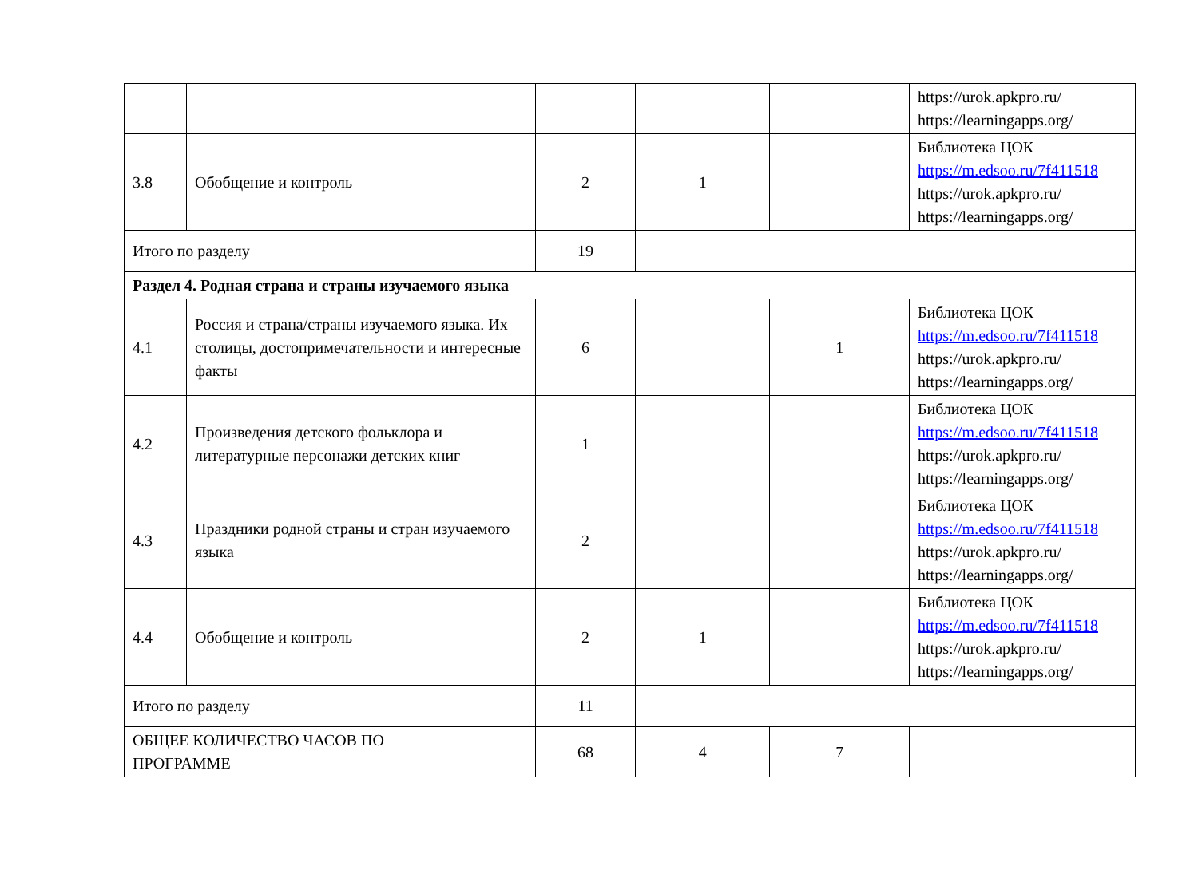| | | | | | https://urok.apkpro.ru/ https://learningapps.org/ |
| 3.8 | Обобщение и контроль | 2 | 1 | | Библиотека ЦОК https://m.edsoo.ru/7f411518 https://urok.apkpro.ru/ https://learningapps.org/ |
| Итого по разделу | | 19 | | | |
| Раздел 4. Родная страна и страны изучаемого языка | | | | | |
| 4.1 | Россия и страна/страны изучаемого языка. Их столицы, достопримечательности и интересные факты | 6 | | 1 | Библиотека ЦОК https://m.edsoo.ru/7f411518 https://urok.apkpro.ru/ https://learningapps.org/ |
| 4.2 | Произведения детского фольклора и литературные персонажи детских книг | 1 | | | Библиотека ЦОК https://m.edsoo.ru/7f411518 https://urok.apkpro.ru/ https://learningapps.org/ |
| 4.3 | Праздники родной страны и стран изучаемого языка | 2 | | | Библиотека ЦОК https://m.edsoo.ru/7f411518 https://urok.apkpro.ru/ https://learningapps.org/ |
| 4.4 | Обобщение и контроль | 2 | 1 | | Библиотека ЦОК https://m.edsoo.ru/7f411518 https://urok.apkpro.ru/ https://learningapps.org/ |
| Итого по разделу | | 11 | | | |
| ОБЩЕЕ КОЛИЧЕСТВО ЧАСОВ ПО ПРОГРАММЕ | | 68 | 4 | 7 | |